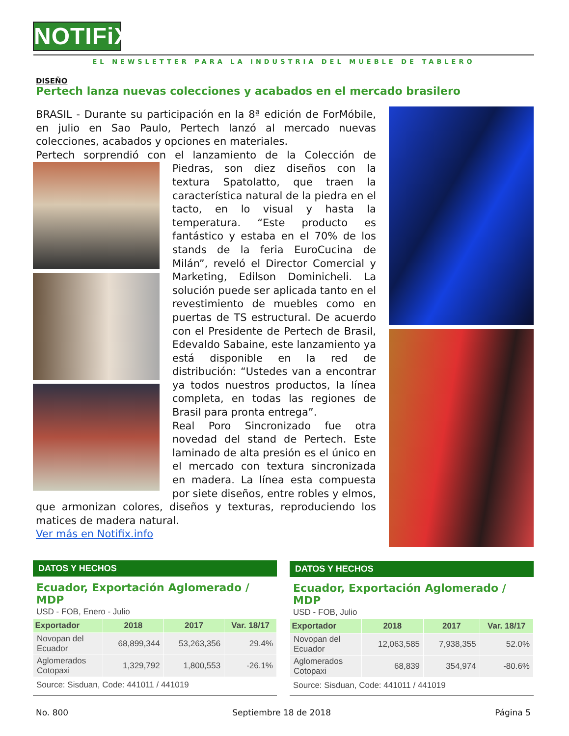NOTIFiX
EL NEWSLETTER PARA LA INDUSTRIA DEL MUEBLE DE TABLERO
DISEÑO
Pertech lanza nuevas colecciones y acabados en el mercado brasilero
BRASIL - Durante su participación en la 8ª edición de ForMóbile, en julio en Sao Paulo, Pertech lanzó al mercado nuevas colecciones, acabados y opciones en materiales.
Pertech sorprendió con el lanzamiento de la Colección de
Piedras, son diez diseños con la textura Spatolatto, que traen la característica natural de la piedra en el tacto, en lo visual y hasta la temperatura. “Este producto es fantástico y estaba en el 70% de los stands de la feria EuroCucina de Milán”, reveló el Director Comercial y Marketing, Edilson Dominicheli. La solución puede ser aplicada tanto en el revestimiento de muebles como en puertas de TS estructural. De acuerdo con el Presidente de Pertech de Brasil, Edevaldo Sabaine, este lanzamiento ya está disponible en la red de distribución: “Ustedes van a encontrar ya todos nuestros productos, la línea completa, en todas las regiones de Brasil para pronta entrega”.
Real Poro Sincronizado fue otra novedad del stand de Pertech. Este laminado de alta presión es el único en el mercado con textura sincronizada en madera. La línea esta compuesta por siete diseños, entre robles y elmos, que armonizan colores, diseños y texturas, reproduciendo los matices de madera natural.
Ver más en Notifix.info
DATOS Y HECHOS
Ecuador, Exportación Aglomerado / MDP
USD - FOB, Enero - Julio
| Exportador | 2018 | 2017 | Var. 18/17 |
| --- | --- | --- | --- |
| Novopan del Ecuador | 68,899,344 | 53,263,356 | 29.4% |
| Aglomerados Cotopaxi | 1,329,792 | 1,800,553 | -26.1% |
Source: Sisduan, Code: 441011 / 441019
DATOS Y HECHOS
Ecuador, Exportación Aglomerado / MDP
USD - FOB, Julio
| Exportador | 2018 | 2017 | Var. 18/17 |
| --- | --- | --- | --- |
| Novopan del Ecuador | 12,063,585 | 7,938,355 | 52.0% |
| Aglomerados Cotopaxi | 68,839 | 354,974 | -80.6% |
Source: Sisduan, Code: 441011 / 441019
No. 800 Septiembre 18 de 2018 Página 5